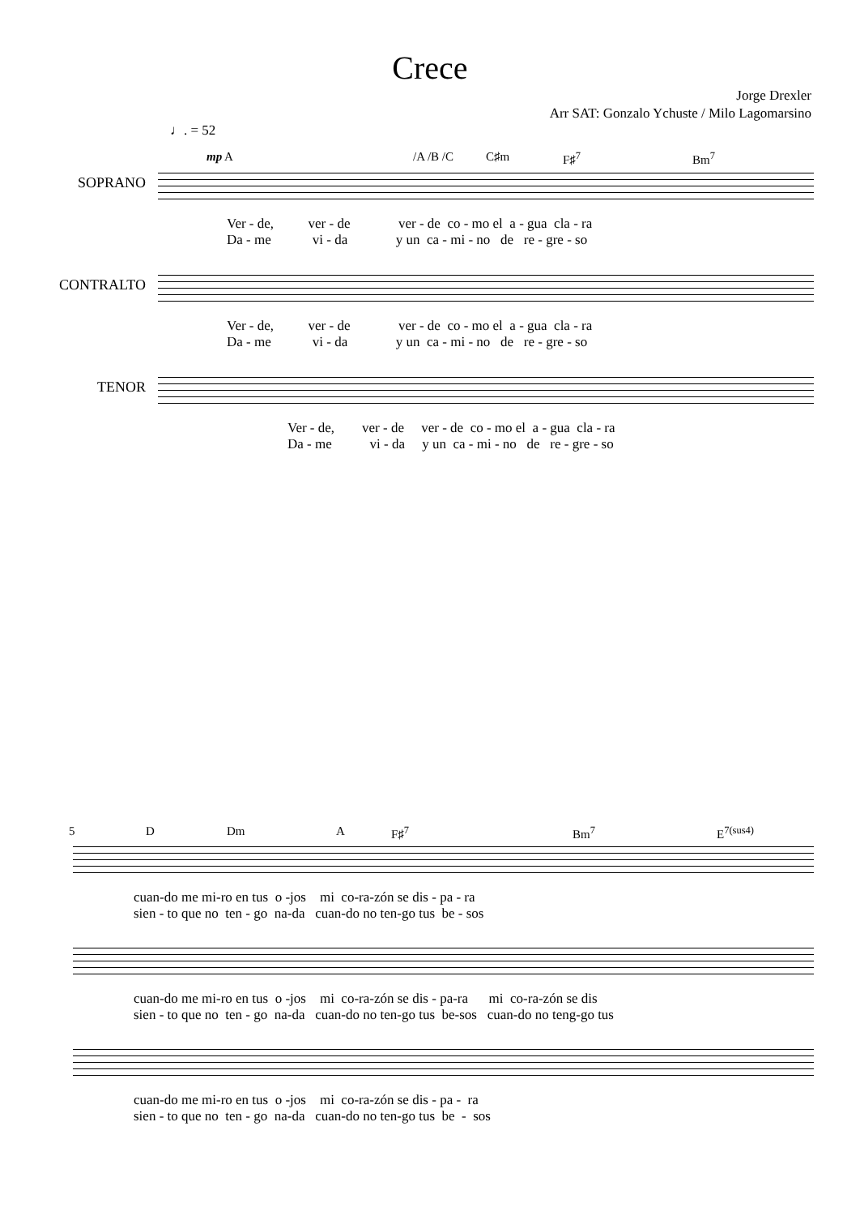Crece
Jorge Drexler
Arr SAT: Gonzalo Ychuste / Milo Lagomarsino
♩. = 52
mp A /A /B /C C♯m F♯<sup>7</sup> Bm<sup>7</sup>
SOPRANO
Ver - de, ver - de ver - de co - mo el a - gua cla - ra Da - me vi - da y un ca - mi - no de re - gre - so
CONTRALTO
Ver - de, ver - de ver - de co - mo el a - gua cla - ra Da - me vi - da y un ca - mi - no de re - gre - so
TENOR
Ver - de, ver - de ver - de co - mo el a - gua cla - ra Da - me vi - da y un ca - mi - no de re - gre - so
5 D Dm A F♯<sup>7</sup> Bm<sup>7</sup> E<sup>7(sus4)</sup>
cuan-do me mi-ro en tus o -jos mi co-ra-zón se dis - pa - ra sien - to que no ten - go na-da cuan-do no ten-go tus be - sos
cuan-do me mi-ro en tus o -jos mi co-ra-zón se dis - pa-ra mi co-ra-zón se dis sien - to que no ten - go na-da cuan-do no ten-go tus be-sos cuan-do no teng-go tus
cuan-do me mi-ro en tus o -jos mi co-ra-zón se dis - pa - ra sien - to que no ten - go na-da cuan-do no ten-go tus be - sos